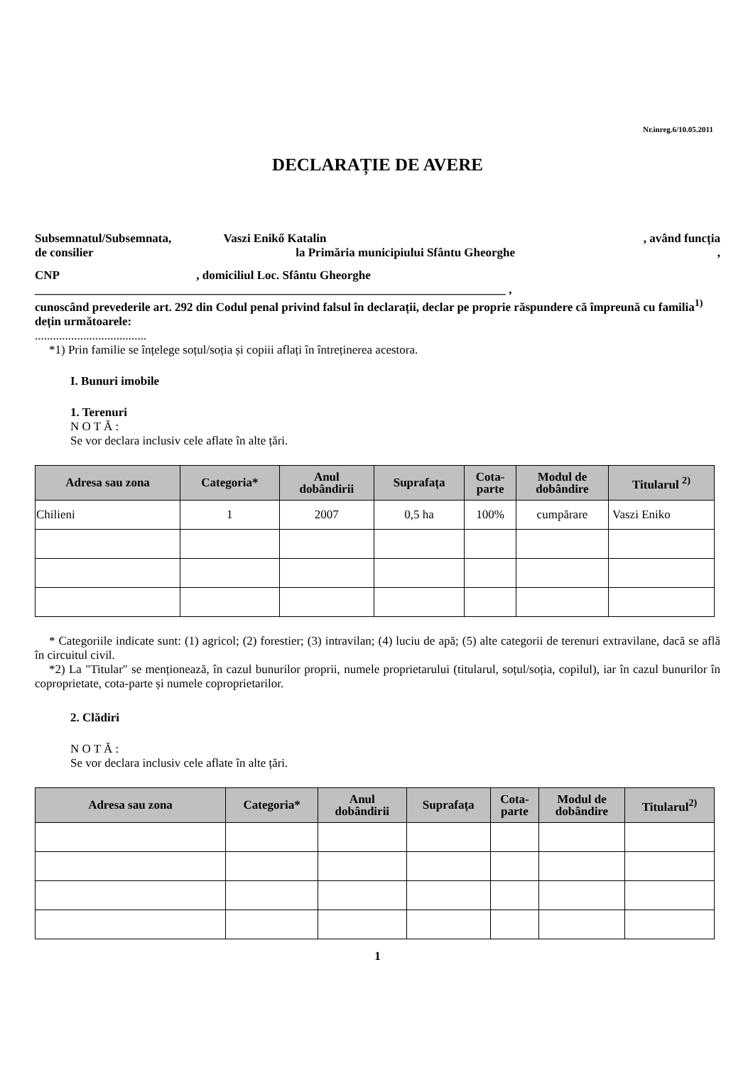Nr.inreg.6/10.05.2011
DECLARAȚIE DE AVERE
Subsemnatul/Subsemnata, Vaszi Enikő Katalin , având funcția
de consilier la Primăria municipiului Sfântu Gheorghe,
CNP, domiciliul Loc. Sfântu Gheorghe
______________________________________________________________________________ ,
cunoscând prevederile art. 292 din Codul penal privind falsul în declarații, declar pe proprie răspundere că împreună cu familia<sup>1)</sup> dețin următoarele:
.....................................
*1) Prin familie se înțelege soțul/soția și copiii aflați în întreținerea acestora.
I. Bunuri imobile
1. Terenuri
N O T Ă :
Se vor declara inclusiv cele aflate în alte țări.
| Adresa sau zona | Categoria* | Anul dobândirii | Suprafața | Cota- parte | Modul de dobândire | Titularul <sup>2)</sup> |
| --- | --- | --- | --- | --- | --- | --- |
| Chilieni | 1 | 2007 | 0,5 ha | 100% | cumpărare | Vaszi Eniko |
* Categoriile indicate sunt: (1) agricol; (2) forestier; (3) intravilan; (4) luciu de apă; (5) alte categorii de terenuri extravilane, dacă se află în circuitul civil.
*2) La "Titular" se menționează, în cazul bunurilor proprii, numele proprietarului (titularul, soțul/soția, copilul), iar în cazul bunurilor în coproprietate, cota-parte și numele coproprietarilor.
2. Clădiri
N O T Ă :
Se vor declara inclusiv cele aflate în alte țări.
| Adresa sau zona | Categoria* | Anul dobândirii | Suprafața | Cota- parte | Modul de dobândire | Titularul<sup>2)</sup> |
| --- | --- | --- | --- | --- | --- | --- |
1